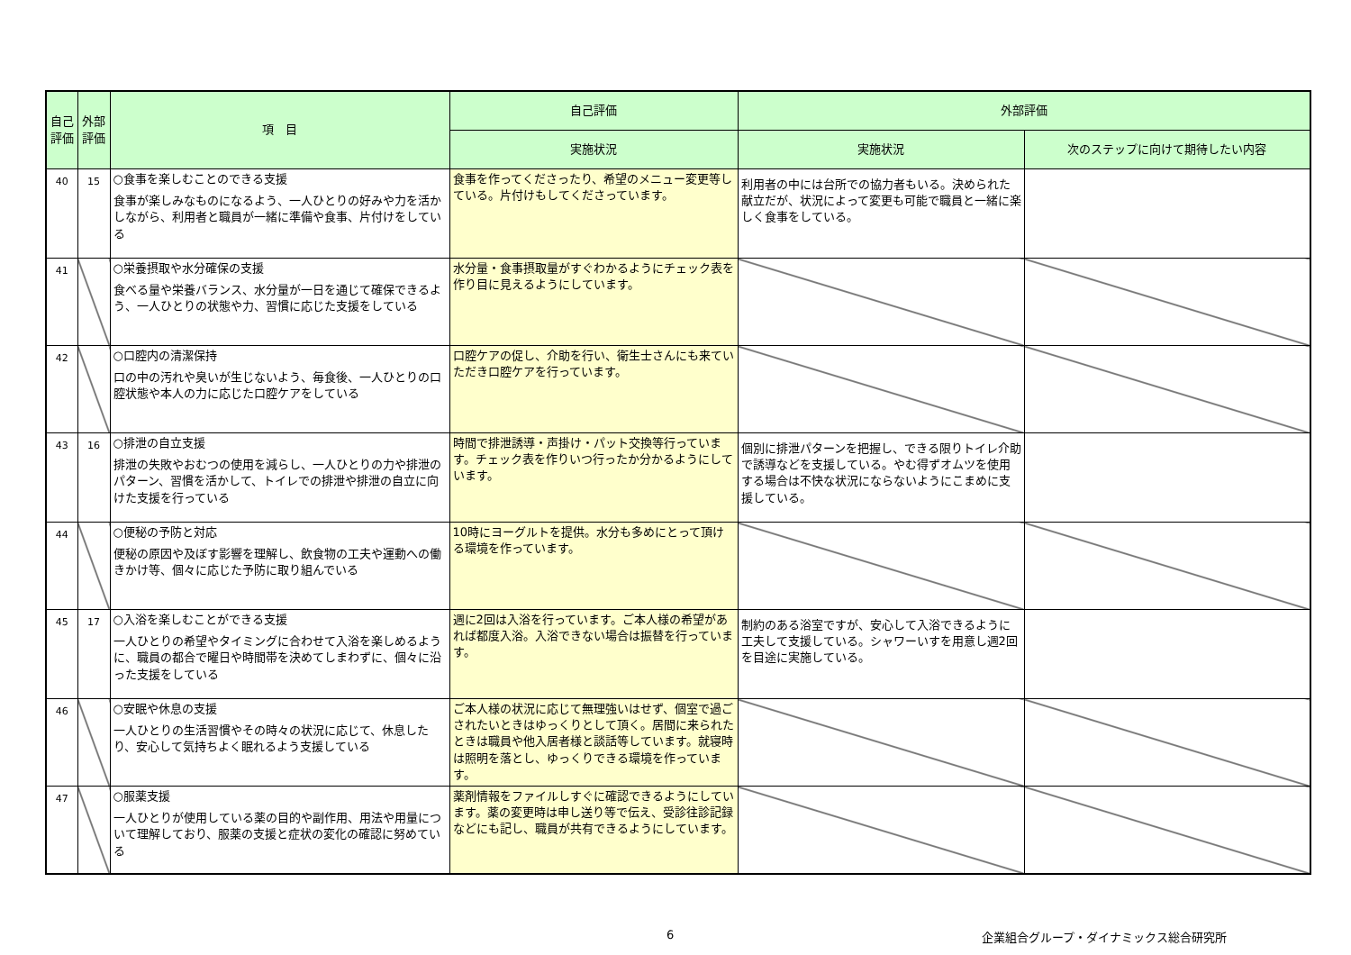| 自己評価 | 外部評価 | 項 目 | 自己評価 | 外部評価 | |
| --- | --- | --- | --- | --- | --- |
| | | | 実施状況 | 実施状況 | 次のステップに向けて期待したい内容 |
| 40 | 15 | ○食事を楽しむことのできる支援 食事が楽しみなものになるよう、一人ひとりの好みや力を活かしながら、利用者と職員が一緒に準備や食事、片付けをしている | 食事を作ってくださったり、希望のメニュー変更等している。片付けもしてくださっています。 | 利用者の中には台所での協力者もいる。決められた献立だが、状況によって変更も可能で職員と一緒に楽しく食事をしている。 | |
| 41 | | ○栄養摂取や水分確保の支援 食べる量や栄養バランス、水分量が一日を通じて確保できるよう、一人ひとりの状態や力、習慣に応じた支援をしている | 水分量・食事摂取量がすぐわかるようにチェック表を作り目に見えるようにしています。 | | |
| 42 | | ○口腔内の清潔保持 口の中の汚れや臭いが生じないよう、毎食後、一人ひとりの口腔状態や本人の力に応じた口腔ケアをしている | 口腔ケアの促し、介助を行い、衛生士さんにも来ていただき口腔ケアを行っています。 | | |
| 43 | 16 | ○排泄の自立支援 排泄の失敗やおむつの使用を減らし、一人ひとりの力や排泄のパターン、習慣を活かして、トイレでの排泄や排泄の自立に向けた支援を行っている | 時間で排泄誘導・声掛け・パット交換等行っています。チェック表を作りいつ行ったか分かるようにしています。 | 個別に排泄パターンを把握し、できる限りトイレ介助で誘導などを支援している。やむ得ずオムツを使用する場合は不快な状況にならないようにこまめに支援している。 | |
| 44 | | ○便秘の予防と対応 便秘の原因や及ぼす影響を理解し、飲食物の工夫や運動への働きかけ等、個々に応じた予防に取り組んでいる | 10時にヨーグルトを提供。水分も多めにとって頂ける環境を作っています。 | | |
| 45 | 17 | ○入浴を楽しむことができる支援 一人ひとりの希望やタイミングに合わせて入浴を楽しめるように、職員の都合で曜日や時間帯を決めてしまわずに、個々に沿った支援をしている | 週に2回は入浴を行っています。ご本人様の希望があれば都度入浴。入浴できない場合は振替を行っています。 | 制約のある浴室ですが、安心して入浴できるように工夫して支援している。シャワーいすを用意し週2回を目途に実施している。 | |
| 46 | | ○安眠や休息の支援 一人ひとりの生活習慣やその時々の状況に応じて、休息したり、安心して気持ちよく眠れるよう支援している | ご本人様の状況に応じて無理強いはせず、個室で過ごされたいときはゆっくりとして頂く。居間に来られたときは職員や他入居者様と談話等しています。就寝時は照明を落とし、ゆっくりできる環境を作っています。 | | |
| 47 | | ○服薬支援 一人ひとりが使用している薬の目的や副作用、用法や用量について理解しており、服薬の支援と症状の変化の確認に努めている | 薬剤情報をファイルしすぐに確認できるようにしています。薬の変更時は申し送り等で伝え、受診往診記録などにも記し、職員が共有できるようにしています。 | | |
6
企業組合グループ・ダイナミックス総合研究所